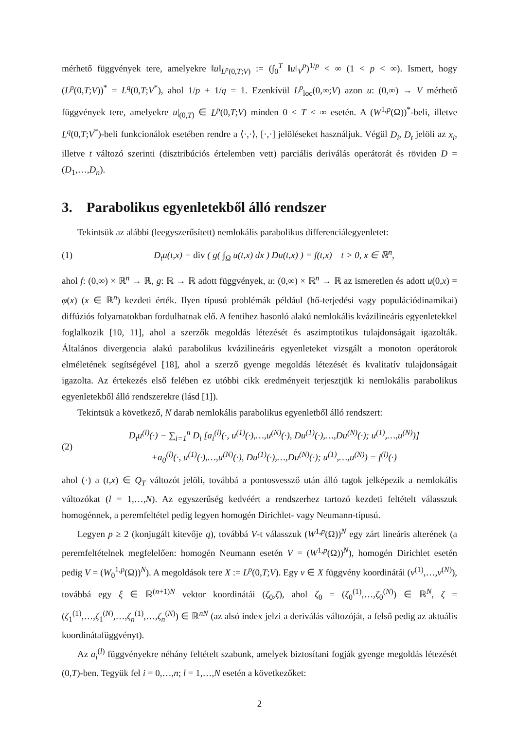mérhető függvények tere, amelyekre ‖u‖<sub>L<sup>p</sup>(0,T;V)</sub> := (∫<sub>0</sub><sup>T</sup> ‖u‖<sub>V</sub><sup>p</sup>)<sup>1/p</sup> < ∞ (1 < p < ∞). Ismert, hogy (L<sup>p</sup>(0,T;V))<sup>*</sup> = L<sup>q</sup>(0,T;V<sup>*</sup>), ahol 1/p + 1/q = 1. Ezenkívül L<sup>p</sup><sub>loc</sub>(0,∞;V) azon u: (0,∞) → V mérhető függvények tere, amelyekre u|<sub>(0,T)</sub> ∈ L<sup>p</sup>(0,T;V) minden 0 < T < ∞ esetén. A (W<sup>1,p</sup>(Ω))<sup>*</sup>-beli, illetve L<sup>q</sup>(0,T;V<sup>*</sup>)-beli funkcionálok esetében rendre a ⟨·,·⟩, [·,·] jelöléseket használjuk. Végül D<sub>i</sub>, D<sub>t</sub> jelöli az x<sub>i</sub>, illetve t változó szerinti (disztribúciós értelemben vett) parciális deriválás operátorát és röviden D = (D<sub>1</sub>,…,D<sub>n</sub>).
3. Parabolikus egyenletekből álló rendszer
Tekintsük az alábbi (leegyszerűsített) nemlokális parabolikus differenciálegyenletet:
(1) D<sub>t</sub>u(t,x) − div ( g( ∫<sub>Ω</sub> u(t,x) dx ) Du(t,x) ) = f(t,x) t > 0, x ∈ ℝ<sup>n</sup>,
ahol f: (0,∞) × ℝ<sup>n</sup> → ℝ, g: ℝ → ℝ adott függvények, u: (0,∞) × ℝ<sup>n</sup> → ℝ az ismeretlen és adott u(0,x) = φ(x) (x ∈ ℝ<sup>n</sup>) kezdeti érték. Ilyen típusú problémák például (hő-terjedési vagy populációdinamikai) diffúziós folyamatokban fordulhatnak elő. A fentihez hasonló alakú nemlokális kvázilineáris egyenletekkel foglalkozik [10, 11], ahol a szerzők megoldás létezését és aszimptotikus tulajdonságait igazolták. Általános divergencia alakú parabolikus kvázilineáris egyenleteket vizsgált a monoton operátorok elméletének segítségével [18], ahol a szerző gyenge megoldás létezését és kvalitatív tulajdonságait igazolta. Az értekezés első felében ez utóbbi cikk eredményeit terjesztjük ki nemlokális parabolikus egyenletekből álló rendszerekre (lásd [1]).
Tekintsük a következő, N darab nemlokális parabolikus egyenletből álló rendszert:
(2) D<sub>t</sub>u<sup>(l)</sup>(·) − ∑<sub>i=1</sub><sup>n</sup> D<sub>i</sub> [a<sub>i</sub><sup>(l)</sup>(·, u<sup>(1)</sup>(·),…,u<sup>(N)</sup>(·), Du<sup>(1)</sup>(·),…,Du<sup>(N)</sup>(·); u<sup>(1)</sup>,…,u<sup>(N)</sup>)]
+a<sub>0</sub><sup>(l)</sup>(·, u<sup>(1)</sup>(·),…,u<sup>(N)</sup>(·), Du<sup>(1)</sup>(·),…,Du<sup>(N)</sup>(·); u<sup>(1)</sup>,…,u<sup>(N)</sup>) = f<sup>(l)</sup>(·)
ahol (·) a (t,x) ∈ Q<sub>T</sub> változót jelöli, továbbá a pontosvessző után álló tagok jelképezik a nemlokális változókat (l = 1,…,N). Az egyszerűség kedvéért a rendszerhez tartozó kezdeti feltételt válasszuk homogénnek, a peremfeltétel pedig legyen homogén Dirichlet- vagy Neumann-típusú.
Legyen p ≥ 2 (konjugált kitevője q), továbbá V-t válasszuk (W<sup>1,p</sup>(Ω))<sup>N</sup> egy zárt lineáris alterének (a peremfeltételnek megfelelően: homogén Neumann esetén V = (W<sup>1,p</sup>(Ω))<sup>N</sup>), homogén Dirichlet esetén pedig V = (W<sub>0</sub><sup>1,p</sup>(Ω))<sup>N</sup>). A megoldások tere X := L<sup>p</sup>(0,T;V). Egy v ∈ X függvény koordinátái (v<sup>(1)</sup>,…,v<sup>(N)</sup>), továbbá egy ξ ∈ ℝ<sup>(n+1)N</sup> vektor koordinátái (ζ<sub>0</sub>,ζ), ahol ζ<sub>0</sub> = (ζ<sub>0</sub><sup>(1)</sup>,…,ζ<sub>0</sub><sup>(N)</sup>) ∈ ℝ<sup>N</sup>, ζ = (ζ<sub>1</sub><sup>(1)</sup>,…,ζ<sub>1</sub><sup>(N)</sup>,…,ζ<sub>n</sub><sup>(1)</sup>,…,ζ<sub>n</sub><sup>(N)</sup>) ∈ ℝ<sup>nN</sup> (az alsó index jelzi a deriválás változóját, a felső pedig az aktuális koordinátafüggvényt).
Az a<sub>i</sub><sup>(l)</sup> függvényekre néhány feltételt szabunk, amelyek biztosítani fogják gyenge megoldás létezését (0,T)-ben. Tegyük fel i = 0,…,n; l = 1,…,N esetén a következőket:
2